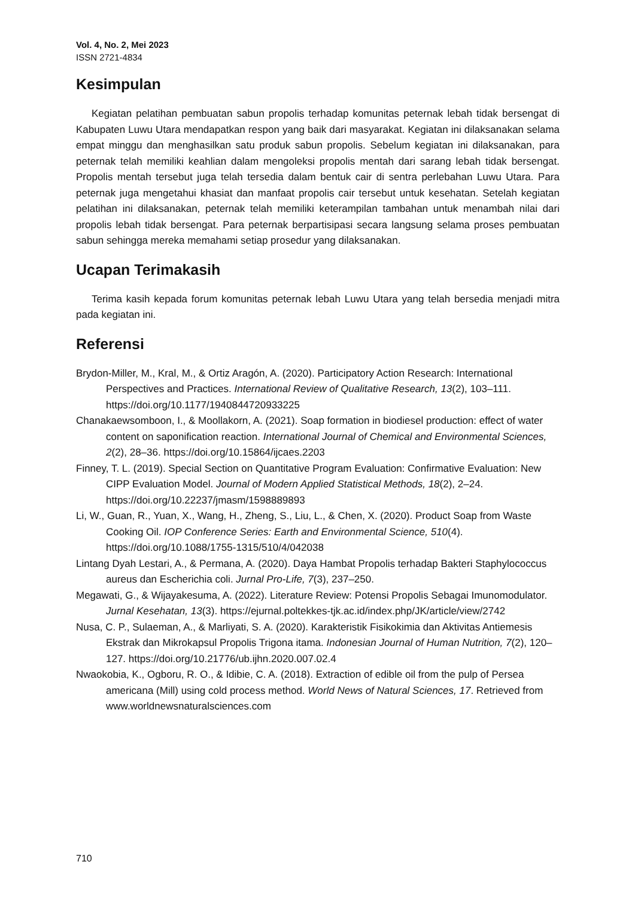Vol. 4, No. 2, Mei 2023
ISSN 2721-4834
Kesimpulan
Kegiatan pelatihan pembuatan sabun propolis terhadap komunitas peternak lebah tidak bersengat di Kabupaten Luwu Utara mendapatkan respon yang baik dari masyarakat. Kegiatan ini dilaksanakan selama empat minggu dan menghasilkan satu produk sabun propolis. Sebelum kegiatan ini dilaksanakan, para peternak telah memiliki keahlian dalam mengoleksi propolis mentah dari sarang lebah tidak bersengat. Propolis mentah tersebut juga telah tersedia dalam bentuk cair di sentra perlebahan Luwu Utara. Para peternak juga mengetahui khasiat dan manfaat propolis cair tersebut untuk kesehatan. Setelah kegiatan pelatihan ini dilaksanakan, peternak telah memiliki keterampilan tambahan untuk menambah nilai dari propolis lebah tidak bersengat. Para peternak berpartisipasi secara langsung selama proses pembuatan sabun sehingga mereka memahami setiap prosedur yang dilaksanakan.
Ucapan Terimakasih
Terima kasih kepada forum komunitas peternak lebah Luwu Utara yang telah bersedia menjadi mitra pada kegiatan ini.
Referensi
Brydon-Miller, M., Kral, M., & Ortiz Aragón, A. (2020). Participatory Action Research: International Perspectives and Practices. International Review of Qualitative Research, 13(2), 103–111. https://doi.org/10.1177/1940844720933225
Chanakaewsomboon, I., & Moollakorn, A. (2021). Soap formation in biodiesel production: effect of water content on saponification reaction. International Journal of Chemical and Environmental Sciences, 2(2), 28–36. https://doi.org/10.15864/ijcaes.2203
Finney, T. L. (2019). Special Section on Quantitative Program Evaluation: Confirmative Evaluation: New CIPP Evaluation Model. Journal of Modern Applied Statistical Methods, 18(2), 2–24. https://doi.org/10.22237/jmasm/1598889893
Li, W., Guan, R., Yuan, X., Wang, H., Zheng, S., Liu, L., & Chen, X. (2020). Product Soap from Waste Cooking Oil. IOP Conference Series: Earth and Environmental Science, 510(4). https://doi.org/10.1088/1755-1315/510/4/042038
Lintang Dyah Lestari, A., & Permana, A. (2020). Daya Hambat Propolis terhadap Bakteri Staphylococcus aureus dan Escherichia coli. Jurnal Pro-Life, 7(3), 237–250.
Megawati, G., & Wijayakesuma, A. (2022). Literature Review: Potensi Propolis Sebagai Imunomodulator. Jurnal Kesehatan, 13(3). https://ejurnal.poltekkes-tjk.ac.id/index.php/JK/article/view/2742
Nusa, C. P., Sulaeman, A., & Marliyati, S. A. (2020). Karakteristik Fisikokimia dan Aktivitas Antiemesis Ekstrak dan Mikrokapsul Propolis Trigona itama. Indonesian Journal of Human Nutrition, 7(2), 120–127. https://doi.org/10.21776/ub.ijhn.2020.007.02.4
Nwaokobia, K., Ogboru, R. O., & Idibie, C. A. (2018). Extraction of edible oil from the pulp of Persea americana (Mill) using cold process method. World News of Natural Sciences, 17. Retrieved from www.worldnewsnaturalsciences.com
710